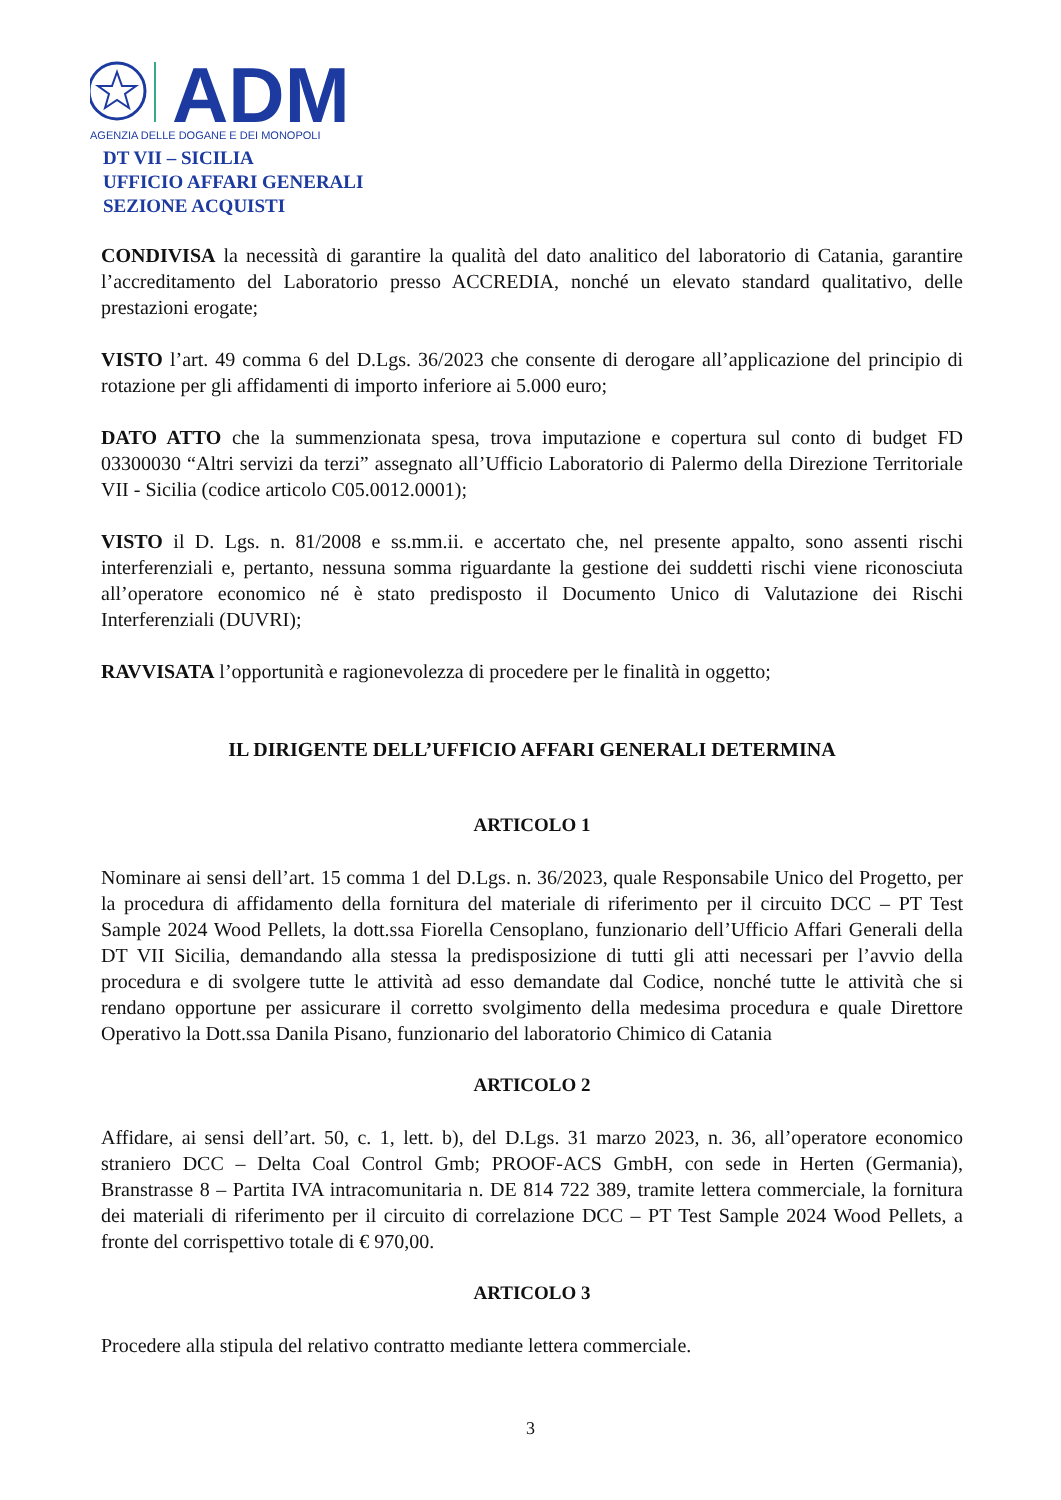ADM
AGENZIA DELLE DOGANE E DEI MONOPOLI
DT VII – SICILIA
UFFICIO AFFARI GENERALI
SEZIONE ACQUISTI
CONDIVISA la necessità di garantire la qualità del dato analitico del laboratorio di Catania, garantire l’accreditamento del Laboratorio presso ACCREDIA, nonché un elevato standard qualitativo, delle prestazioni erogate;
VISTO l’art. 49 comma 6 del D.Lgs. 36/2023 che consente di derogare all’applicazione del principio di rotazione per gli affidamenti di importo inferiore ai 5.000 euro;
DATO ATTO che la summenzionata spesa, trova imputazione e copertura sul conto di budget FD 03300030 “Altri servizi da terzi” assegnato all’Ufficio Laboratorio di Palermo della Direzione Territoriale VII - Sicilia (codice articolo C05.0012.0001);
VISTO il D. Lgs. n. 81/2008 e ss.mm.ii. e accertato che, nel presente appalto, sono assenti rischi interferenziali e, pertanto, nessuna somma riguardante la gestione dei suddetti rischi viene riconosciuta all’operatore economico né è stato predisposto il Documento Unico di Valutazione dei Rischi Interferenziali (DUVRI);
RAVVISATA l’opportunità e ragionevolezza di procedere per le finalità in oggetto;
IL DIRIGENTE DELL’UFFICIO AFFARI GENERALI DETERMINA
ARTICOLO 1
Nominare ai sensi dell’art. 15 comma 1 del D.Lgs. n. 36/2023, quale Responsabile Unico del Progetto, per la procedura di affidamento della fornitura del materiale di riferimento per il circuito DCC – PT Test Sample 2024 Wood Pellets, la dott.ssa Fiorella Censoplano, funzionario dell’Ufficio Affari Generali della DT VII Sicilia, demandando alla stessa la predisposizione di tutti gli atti necessari per l’avvio della procedura e di svolgere tutte le attività ad esso demandate dal Codice, nonché tutte le attività che si rendano opportune per assicurare il corretto svolgimento della medesima procedura e quale Direttore Operativo la Dott.ssa Danila Pisano, funzionario del laboratorio Chimico di Catania
ARTICOLO 2
Affidare, ai sensi dell’art. 50, c. 1, lett. b), del D.Lgs. 31 marzo 2023, n. 36, all’operatore economico straniero DCC – Delta Coal Control Gmb; PROOF-ACS GmbH, con sede in Herten (Germania), Branstrasse 8 – Partita IVA intracomunitaria n. DE 814 722 389, tramite lettera commerciale, la fornitura dei materiali di riferimento per il circuito di correlazione DCC – PT Test Sample 2024 Wood Pellets, a fronte del corrispettivo totale di € 970,00.
ARTICOLO 3
Procedere alla stipula del relativo contratto mediante lettera commerciale.
3